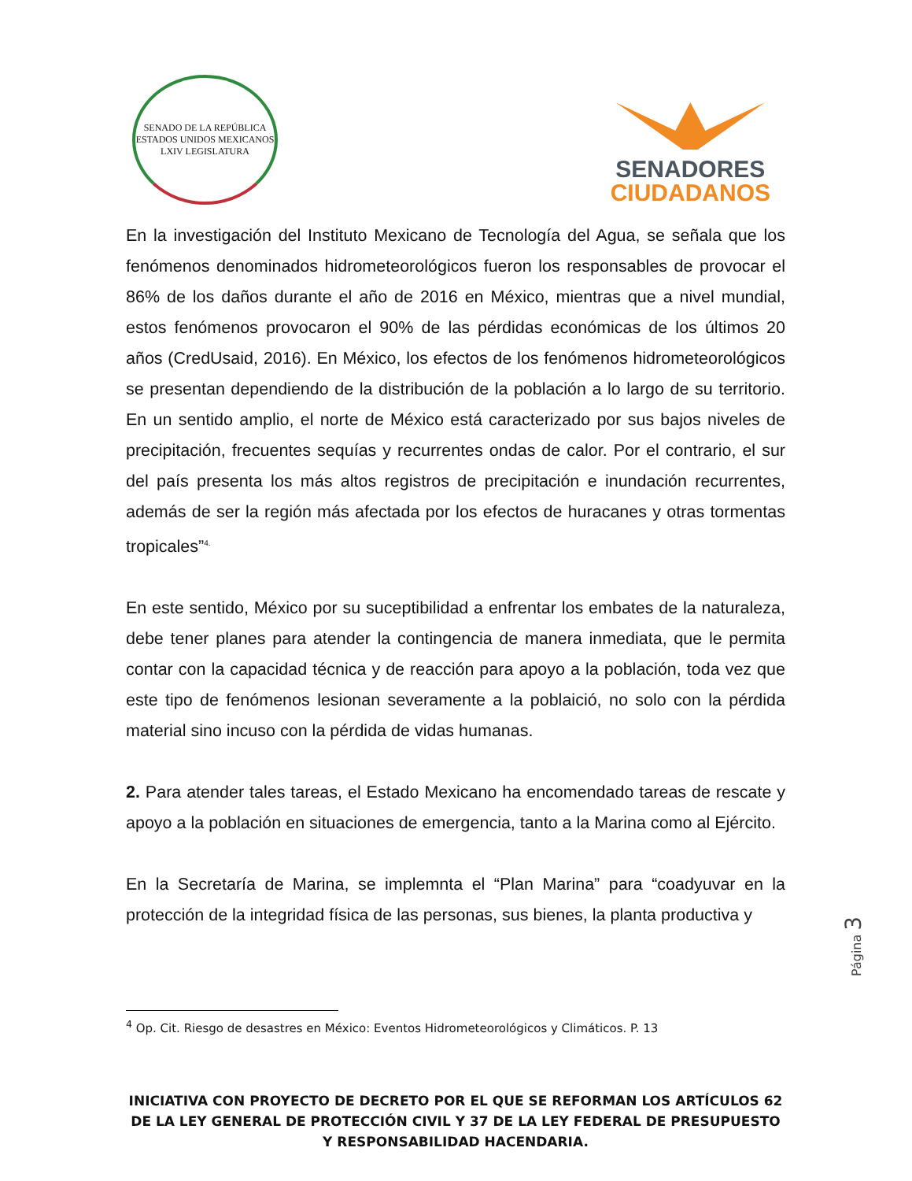SENADO DE LA REPÚBLICA
ESTADOS UNIDOS MEXICANOS
LXIV LEGISLATURA
SENADORES
CIUDADANOS
En la investigación del Instituto Mexicano de Tecnología del Agua, se señala que los fenómenos denominados hidrometeorológicos fueron los responsables de provocar el 86% de los daños durante el año de 2016 en México, mientras que a nivel mundial, estos fenómenos provocaron el 90% de las pérdidas económicas de los últimos 20 años (CredUsaid, 2016). En México, los efectos de los fenómenos hidrometeorológicos se presentan dependiendo de la distribución de la población a lo largo de su territorio. En un sentido amplio, el norte de México está caracterizado por sus bajos niveles de precipitación, frecuentes sequías y recurrentes ondas de calor. Por el contrario, el sur del país presenta los más altos registros de precipitación e inundación recurrentes, además de ser la región más afectada por los efectos de huracanes y otras tormentas tropicales”<sup>4.</sup>
En este sentido, México por su suceptibilidad a enfrentar los embates de la naturaleza, debe tener planes para atender la contingencia de manera inmediata, que le permita contar con la capacidad técnica y de reacción para apoyo a la población, toda vez que este tipo de fenómenos lesionan severamente a la poblaició, no solo con la pérdida material sino incuso con la pérdida de vidas humanas.
2. Para atender tales tareas, el Estado Mexicano ha encomendado tareas de rescate y apoyo a la población en situaciones de emergencia, tanto a la Marina como al Ejército.
En la Secretaría de Marina, se implemnta el “Plan Marina” para “coadyuvar en la protección de la integridad física de las personas, sus bienes, la planta productiva y
<sup>4</sup> Op. Cit. Riesgo de desastres en México: Eventos Hidrometeorológicos y Climáticos. P. 13
Página 3
INICIATIVA CON PROYECTO DE DECRETO POR EL QUE SE REFORMAN LOS ARTÍCULOS 62 DE LA LEY GENERAL DE PROTECCIÓN CIVIL Y 37 DE LA LEY FEDERAL DE PRESUPUESTO Y RESPONSABILIDAD HACENDARIA.